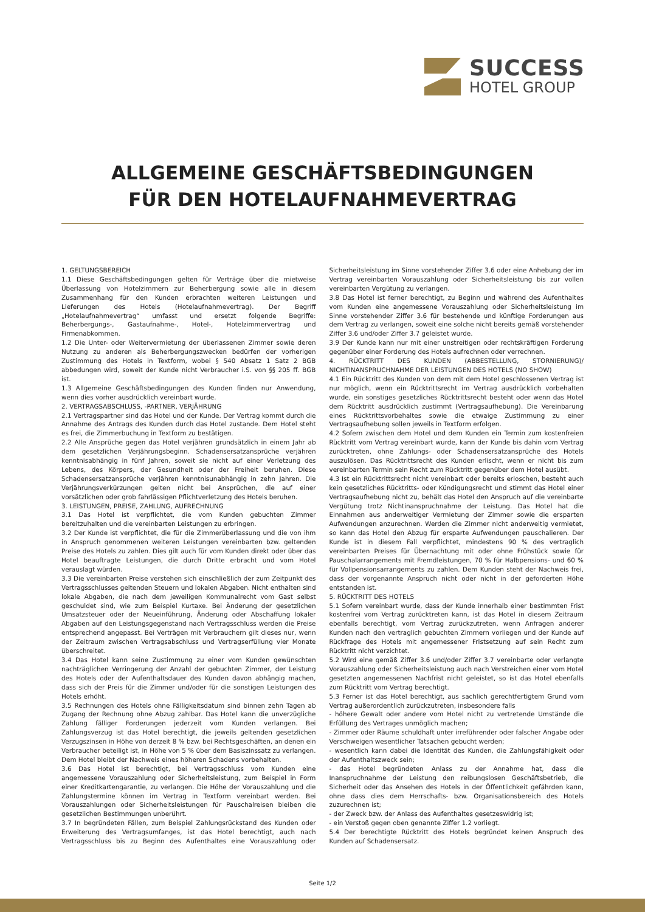SUCCESS
HOTEL GROUP
ALLGEMEINE GESCHÄFTSBEDINGUNGEN
FÜR DEN HOTELAUFNAHMEVERTRAG
1. GELTUNGSBEREICH
1.1 Diese Geschäftsbedingungen gelten für Verträge über die mietweise Überlassung von Hotelzimmern zur Beherbergung sowie alle in diesem Zusammenhang für den Kunden erbrachten weiteren Leistungen und Lieferungen des Hotels (Hotelaufnahmevertrag). Der Begriff „Hotelaufnahmevertrag“ umfasst und ersetzt folgende Begriffe: Beherbergungs-, Gastaufnahme-, Hotel-, Hotelzimmervertrag und Firmenabkommen.
1.2 Die Unter- oder Weitervermietung der überlassenen Zimmer sowie deren Nutzung zu anderen als Beherbergungszwecken bedürfen der vorherigen Zustimmung des Hotels in Textform, wobei § 540 Absatz 1 Satz 2 BGB abbedungen wird, soweit der Kunde nicht Verbraucher i.S. von §§ 205 ff. BGB ist.
1.3 Allgemeine Geschäftsbedingungen des Kunden finden nur Anwendung, wenn dies vorher ausdrücklich vereinbart wurde.
2. VERTRAGSABSCHLUSS, -PARTNER, VERJÄHRUNG
2.1 Vertragspartner sind das Hotel und der Kunde. Der Vertrag kommt durch die Annahme des Antrags des Kunden durch das Hotel zustande. Dem Hotel steht es frei, die Zimmerbuchung in Textform zu bestätigen.
2.2 Alle Ansprüche gegen das Hotel verjähren grundsätzlich in einem Jahr ab dem gesetzlichen Verjährungsbeginn. Schadensersatzansprüche verjähren kenntnisabhängig in fünf Jahren, soweit sie nicht auf einer Verletzung des Lebens, des Körpers, der Gesundheit oder der Freiheit beruhen. Diese Schadensersatzansprüche verjähren kenntnisunabhängig in zehn Jahren. Die Verjährungsverkürzungen gelten nicht bei Ansprüchen, die auf einer vorsätzlichen oder grob fahrlässigen Pflichtverletzung des Hotels beruhen.
3. LEISTUNGEN, PREISE, ZAHLUNG, AUFRECHNUNG
3.1 Das Hotel ist verpflichtet, die vom Kunden gebuchten Zimmer bereitzuhalten und die vereinbarten Leistungen zu erbringen.
3.2 Der Kunde ist verpflichtet, die für die Zimmerüberlassung und die von ihm in Anspruch genommenen weiteren Leistungen vereinbarten bzw. geltenden Preise des Hotels zu zahlen. Dies gilt auch für vom Kunden direkt oder über das Hotel beauftragte Leistungen, die durch Dritte erbracht und vom Hotel verauslagt würden.
3.3 Die vereinbarten Preise verstehen sich einschließlich der zum Zeitpunkt des Vertragsschlusses geltenden Steuern und lokalen Abgaben. Nicht enthalten sind lokale Abgaben, die nach dem jeweiligen Kommunalrecht vom Gast selbst geschuldet sind, wie zum Beispiel Kurtaxe. Bei Änderung der gesetzlichen Umsatzsteuer oder der Neueinführung, Änderung oder Abschaffung lokaler Abgaben auf den Leistungsgegenstand nach Vertragsschluss werden die Preise entsprechend angepasst. Bei Verträgen mit Verbrauchern gilt dieses nur, wenn der Zeitraum zwischen Vertragsabschluss und Vertragserfüllung vier Monate überschreitet.
3.4 Das Hotel kann seine Zustimmung zu einer vom Kunden gewünschten nachträglichen Verringerung der Anzahl der gebuchten Zimmer, der Leistung des Hotels oder der Aufenthaltsdauer des Kunden davon abhängig machen, dass sich der Preis für die Zimmer und/oder für die sonstigen Leistungen des Hotels erhöht.
3.5 Rechnungen des Hotels ohne Fälligkeitsdatum sind binnen zehn Tagen ab Zugang der Rechnung ohne Abzug zahlbar. Das Hotel kann die unverzügliche Zahlung fälliger Forderungen jederzeit vom Kunden verlangen. Bei Zahlungsverzug ist das Hotel berechtigt, die jeweils geltenden gesetzlichen Verzugszinsen in Höhe von derzeit 8 % bzw. bei Rechtsgeschäften, an denen ein Verbraucher beteiligt ist, in Höhe von 5 % über dem Basiszinssatz zu verlangen. Dem Hotel bleibt der Nachweis eines höheren Schadens vorbehalten.
3.6 Das Hotel ist berechtigt, bei Vertragsschluss vom Kunden eine angemessene Vorauszahlung oder Sicherheitsleistung, zum Beispiel in Form einer Kreditkartengarantie, zu verlangen. Die Höhe der Vorauszahlung und die Zahlungstermine können im Vertrag in Textform vereinbart werden. Bei Vorauszahlungen oder Sicherheitsleistungen für Pauschalreisen bleiben die gesetzlichen Bestimmungen unberührt.
3.7 In begründeten Fällen, zum Beispiel Zahlungsrückstand des Kunden oder Erweiterung des Vertragsumfanges, ist das Hotel berechtigt, auch nach Vertragsschluss bis zu Beginn des Aufenthaltes eine Vorauszahlung oder Sicherheitsleistung im Sinne vorstehender Ziffer 3.6 oder eine Anhebung der im Vertrag vereinbarten Vorauszahlung oder Sicherheitsleistung bis zur vollen vereinbarten Vergütung zu verlangen.
3.8 Das Hotel ist ferner berechtigt, zu Beginn und während des Aufenthaltes vom Kunden eine angemessene Vorauszahlung oder Sicherheitsleistung im Sinne vorstehender Ziffer 3.6 für bestehende und künftige Forderungen aus dem Vertrag zu verlangen, soweit eine solche nicht bereits gemäß vorstehender Ziffer 3.6 und/oder Ziffer 3.7 geleistet wurde.
3.9 Der Kunde kann nur mit einer unstreitigen oder rechtskräftigen Forderung gegenüber einer Forderung des Hotels aufrechnen oder verrechnen.
4. RÜCKTRITT DES KUNDEN (ABBESTELLUNG, STORNIERUNG)/ NICHTINANSPRUCHNAHME DER LEISTUNGEN DES HOTELS (NO SHOW)
4.1 Ein Rücktritt des Kunden von dem mit dem Hotel geschlossenen Vertrag ist nur möglich, wenn ein Rücktrittsrecht im Vertrag ausdrücklich vorbehalten wurde, ein sonstiges gesetzliches Rücktrittsrecht besteht oder wenn das Hotel dem Rücktritt ausdrücklich zustimmt (Vertragsaufhebung). Die Vereinbarung eines Rücktrittsvorbehaltes sowie die etwaige Zustimmung zu einer Vertragsaufhebung sollen jeweils in Textform erfolgen.
4.2 Sofern zwischen dem Hotel und dem Kunden ein Termin zum kostenfreien Rücktritt vom Vertrag vereinbart wurde, kann der Kunde bis dahin vom Vertrag zurücktreten, ohne Zahlungs- oder Schadensersatzansprüche des Hotels auszulösen. Das Rücktrittsrecht des Kunden erlischt, wenn er nicht bis zum vereinbarten Termin sein Recht zum Rücktritt gegenüber dem Hotel ausübt.
4.3 Ist ein Rücktrittsrecht nicht vereinbart oder bereits erloschen, besteht auch kein gesetzliches Rücktritts- oder Kündigungsrecht und stimmt das Hotel einer Vertragsaufhebung nicht zu, behält das Hotel den Anspruch auf die vereinbarte Vergütung trotz Nichtinanspruchnahme der Leistung. Das Hotel hat die Einnahmen aus anderweitiger Vermietung der Zimmer sowie die ersparten Aufwendungen anzurechnen. Werden die Zimmer nicht anderweitig vermietet, so kann das Hotel den Abzug für ersparte Aufwendungen pauschalieren. Der Kunde ist in diesem Fall verpflichtet, mindestens 90 % des vertraglich vereinbarten Preises für Übernachtung mit oder ohne Frühstück sowie für Pauschalarrangements mit Fremdleistungen, 70 % für Halbpensions- und 60 % für Vollpensionsarrangements zu zahlen. Dem Kunden steht der Nachweis frei, dass der vorgenannte Anspruch nicht oder nicht in der geforderten Höhe entstanden ist.
5. RÜCKTRITT DES HOTELS
5.1 Sofern vereinbart wurde, dass der Kunde innerhalb einer bestimmten Frist kostenfrei vom Vertrag zurücktreten kann, ist das Hotel in diesem Zeitraum ebenfalls berechtigt, vom Vertrag zurückzutreten, wenn Anfragen anderer Kunden nach den vertraglich gebuchten Zimmern vorliegen und der Kunde auf Rückfrage des Hotels mit angemessener Fristsetzung auf sein Recht zum Rücktritt nicht verzichtet.
5.2 Wird eine gemäß Ziffer 3.6 und/oder Ziffer 3.7 vereinbarte oder verlangte Vorauszahlung oder Sicherheitsleistung auch nach Verstreichen einer vom Hotel gesetzten angemessenen Nachfrist nicht geleistet, so ist das Hotel ebenfalls zum Rücktritt vom Vertrag berechtigt.
5.3 Ferner ist das Hotel berechtigt, aus sachlich gerechtfertigtem Grund vom Vertrag außerordentlich zurückzutreten, insbesondere falls
- höhere Gewalt oder andere vom Hotel nicht zu vertretende Umstände die Erfüllung des Vertrages unmöglich machen;
- Zimmer oder Räume schuldhaft unter irreführender oder falscher Angabe oder Verschweigen wesentlicher Tatsachen gebucht werden;
- wesentlich kann dabei die Identität des Kunden, die Zahlungsfähigkeit oder der Aufenthaltszweck sein;
- das Hotel begründeten Anlass zu der Annahme hat, dass die Inanspruchnahme der Leistung den reibungslosen Geschäftsbetrieb, die Sicherheit oder das Ansehen des Hotels in der Öffentlichkeit gefährden kann, ohne dass dies dem Herrschafts- bzw. Organisationsbereich des Hotels zuzurechnen ist;
- der Zweck bzw. der Anlass des Aufenthaltes gesetzeswidrig ist;
- ein Verstoß gegen oben genannte Ziffer 1.2 vorliegt.
5.4 Der berechtigte Rücktritt des Hotels begründet keinen Anspruch des Kunden auf Schadensersatz.
Seite 1/2